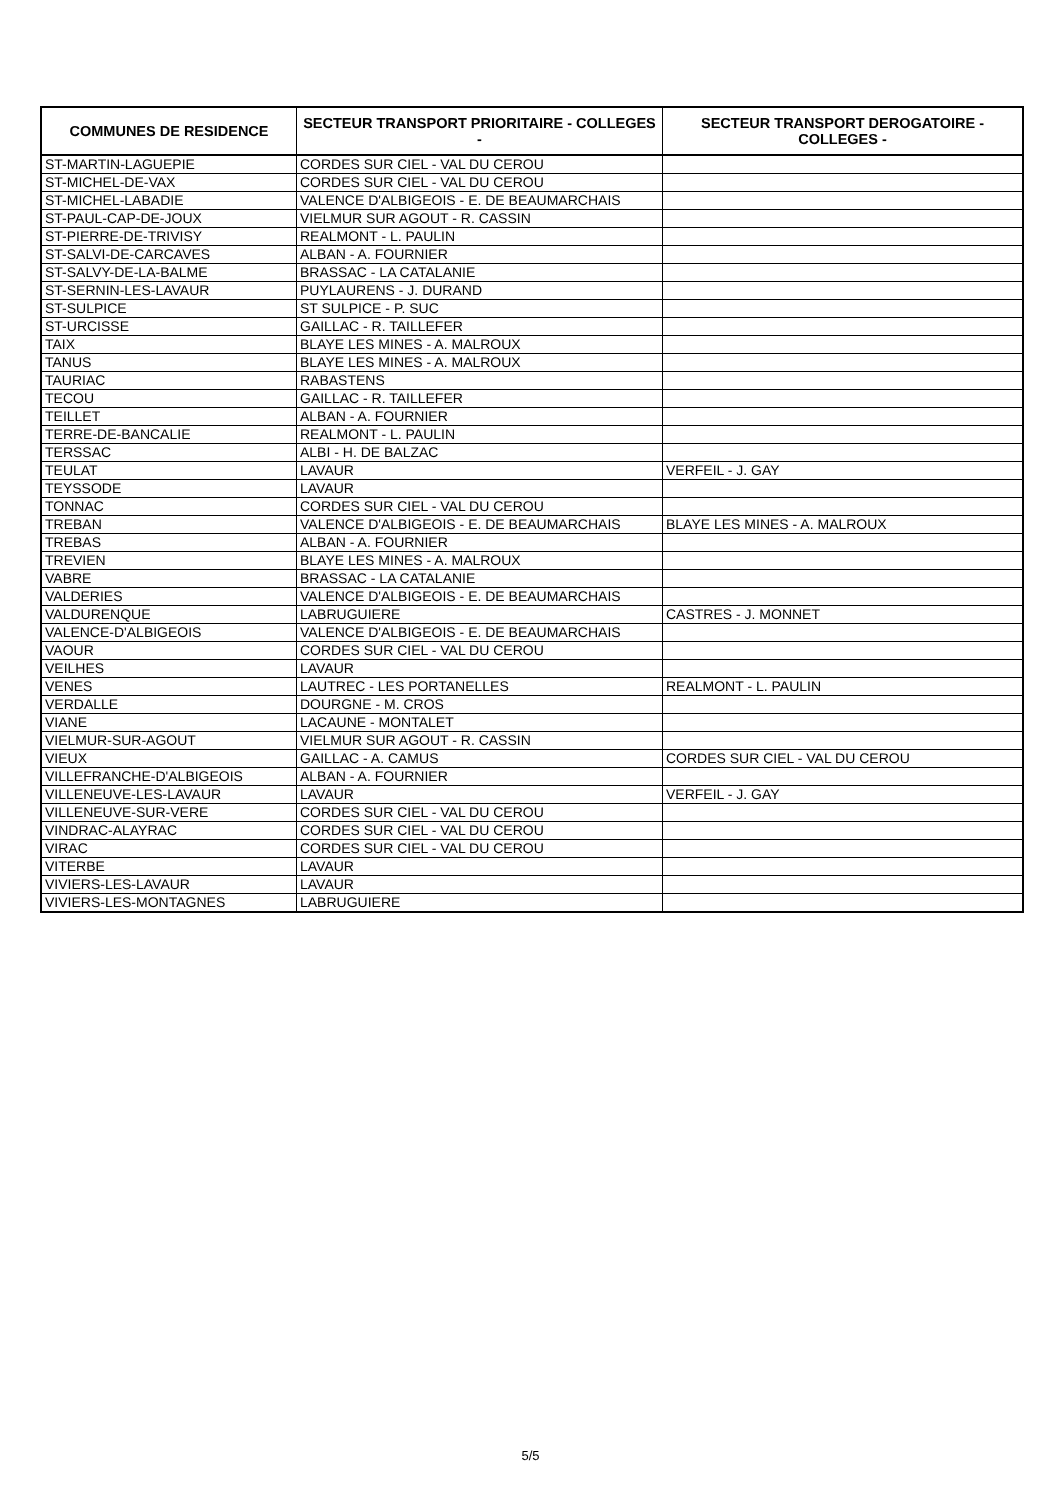| COMMUNES DE RESIDENCE | SECTEUR TRANSPORT PRIORITAIRE - COLLEGES - | SECTEUR TRANSPORT DEROGATOIRE - COLLEGES - |
| --- | --- | --- |
| ST-MARTIN-LAGUEPIE | CORDES SUR CIEL - VAL DU CEROU | |
| ST-MICHEL-DE-VAX | CORDES SUR CIEL - VAL DU CEROU | |
| ST-MICHEL-LABADIE | VALENCE D'ALBIGEOIS - E. DE BEAUMARCHAIS | |
| ST-PAUL-CAP-DE-JOUX | VIELMUR SUR AGOUT - R. CASSIN | |
| ST-PIERRE-DE-TRIVISY | REALMONT - L. PAULIN | |
| ST-SALVI-DE-CARCAVES | ALBAN - A. FOURNIER | |
| ST-SALVY-DE-LA-BALME | BRASSAC - LA CATALANIE | |
| ST-SERNIN-LES-LAVAUR | PUYLAURENS - J. DURAND | |
| ST-SULPICE | ST SULPICE - P. SUC | |
| ST-URCISSE | GAILLAC - R. TAILLEFER | |
| TAIX | BLAYE LES MINES - A. MALROUX | |
| TANUS | BLAYE LES MINES - A. MALROUX | |
| TAURIAC | RABASTENS | |
| TECOU | GAILLAC - R. TAILLEFER | |
| TEILLET | ALBAN - A. FOURNIER | |
| TERRE-DE-BANCALIE | REALMONT - L. PAULIN | |
| TERSSAC | ALBI - H. DE BALZAC | |
| TEULAT | LAVAUR | VERFEIL - J. GAY |
| TEYSSODE | LAVAUR | |
| TONNAC | CORDES SUR CIEL - VAL DU CEROU | |
| TREBAN | VALENCE D'ALBIGEOIS - E. DE BEAUMARCHAIS | BLAYE LES MINES - A. MALROUX |
| TREBAS | ALBAN - A. FOURNIER | |
| TREVIEN | BLAYE LES MINES - A. MALROUX | |
| VABRE | BRASSAC - LA CATALANIE | |
| VALDERIES | VALENCE D'ALBIGEOIS - E. DE BEAUMARCHAIS | |
| VALDURENQUE | LABRUGUIERE | CASTRES - J. MONNET |
| VALENCE-D'ALBIGEOIS | VALENCE D'ALBIGEOIS - E. DE BEAUMARCHAIS | |
| VAOUR | CORDES SUR CIEL - VAL DU CEROU | |
| VEILHES | LAVAUR | |
| VENES | LAUTREC - LES PORTANELLES | REALMONT - L. PAULIN |
| VERDALLE | DOURGNE - M. CROS | |
| VIANE | LACAUNE - MONTALET | |
| VIELMUR-SUR-AGOUT | VIELMUR SUR AGOUT - R. CASSIN | |
| VIEUX | GAILLAC - A. CAMUS | CORDES SUR CIEL - VAL DU CEROU |
| VILLEFRANCHE-D'ALBIGEOIS | ALBAN - A. FOURNIER | |
| VILLENEUVE-LES-LAVAUR | LAVAUR | VERFEIL - J. GAY |
| VILLENEUVE-SUR-VERE | CORDES SUR CIEL - VAL DU CEROU | |
| VINDRAC-ALAYRAC | CORDES SUR CIEL - VAL DU CEROU | |
| VIRAC | CORDES SUR CIEL - VAL DU CEROU | |
| VITERBE | LAVAUR | |
| VIVIERS-LES-LAVAUR | LAVAUR | |
| VIVIERS-LES-MONTAGNES | LABRUGUIERE | |
5/5